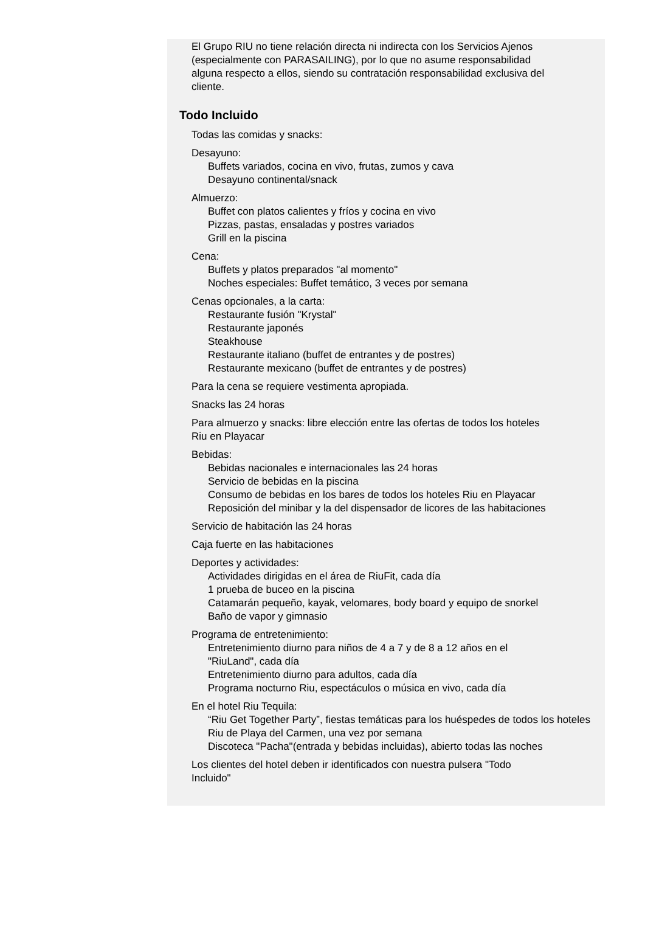El Grupo RIU no tiene relación directa ni indirecta con los Servicios Ajenos (especialmente con PARASAILING), por lo que no asume responsabilidad alguna respecto a ellos, siendo su contratación responsabilidad exclusiva del cliente.
Todo Incluido
Todas las comidas y snacks:
Desayuno:
Buffets variados, cocina en vivo, frutas, zumos y cava
Desayuno continental/snack
Almuerzo:
Buffet con platos calientes y fríos y cocina en vivo
Pizzas, pastas, ensaladas y postres variados
Grill en la piscina
Cena:
Buffets y platos preparados "al momento"
Noches especiales: Buffet temático, 3 veces por semana
Cenas opcionales, a la carta:
Restaurante fusión "Krystal"
Restaurante japonés
Steakhouse
Restaurante italiano (buffet de entrantes y de postres)
Restaurante mexicano (buffet de entrantes y de postres)
Para la cena se requiere vestimenta apropiada.
Snacks las 24 horas
Para almuerzo y snacks: libre elección entre las ofertas de todos los hoteles Riu en Playacar
Bebidas:
Bebidas nacionales e internacionales las 24 horas
Servicio de bebidas en la piscina
Consumo de bebidas en los bares de todos los hoteles Riu en Playacar
Reposición del minibar y la del dispensador de licores de las habitaciones
Servicio de habitación las 24 horas
Caja fuerte en las habitaciones
Deportes y actividades:
Actividades dirigidas en el área de RiuFit, cada día
1 prueba de buceo en la piscina
Catamarán pequeño, kayak, velomares, body board y equipo de snorkel
Baño de vapor y gimnasio
Programa de entretenimiento:
Entretenimiento diurno para niños de 4 a 7 y de 8 a 12 años en el "RiuLand", cada día
Entretenimiento diurno para adultos, cada día
Programa nocturno Riu, espectáculos o música en vivo, cada día
En el hotel Riu Tequila:
“Riu Get Together Party”, fiestas temáticas para los huéspedes de todos los hoteles Riu de Playa del Carmen, una vez por semana
Discoteca "Pacha"(entrada y bebidas incluidas), abierto todas las noches
Los clientes del hotel deben ir identificados con nuestra pulsera "Todo Incluido"